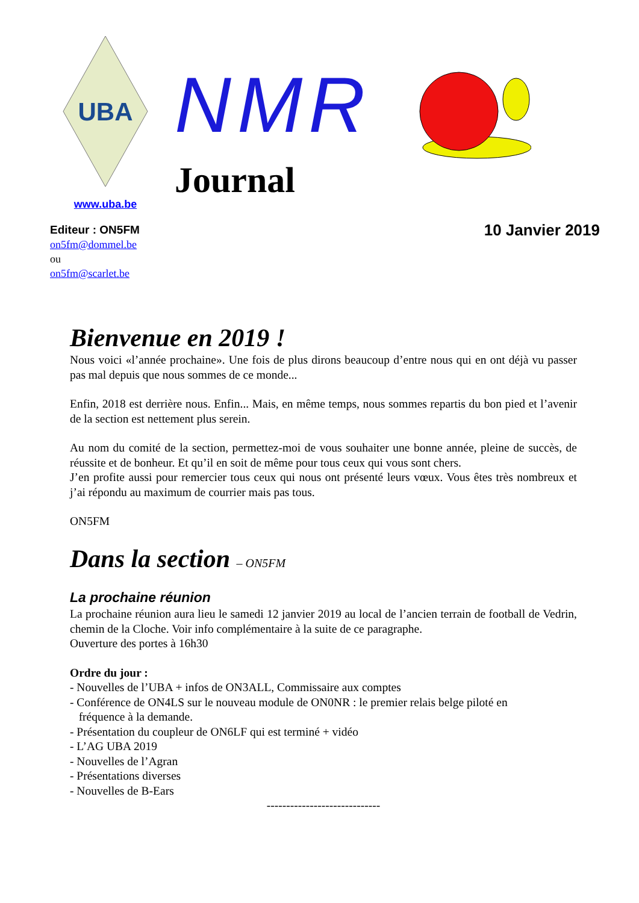UBA
www.uba.be
NMR
Journal
Editeur : ON5FM
on5fm@dommel.be
ou
on5fm@scarlet.be
10 Janvier 2019
Bienvenue en 2019 !
Nous voici «l’année prochaine». Une fois de plus dirons beaucoup d’entre nous qui en ont déjà vu passer pas mal depuis que nous sommes de ce monde...
Enfin, 2018 est derrière nous. Enfin... Mais, en même temps, nous sommes repartis du bon pied et l’avenir de la section est nettement plus serein.
Au nom du comité de la section, permettez-moi de vous souhaiter une bonne année, pleine de succès, de réussite et de bonheur. Et qu’il en soit de même pour tous ceux qui vous sont chers.
J’en profite aussi pour remercier tous ceux qui nous ont présenté leurs vœux. Vous êtes très nombreux et j’ai répondu au maximum de courrier mais pas tous.
ON5FM
Dans la section – ON5FM
La prochaine réunion
La prochaine réunion aura lieu le samedi 12 janvier 2019 au local de l’ancien terrain de football de Vedrin, chemin de la Cloche. Voir info complémentaire à la suite de ce paragraphe.
Ouverture des portes à 16h30
Ordre du jour :
- Nouvelles de l’UBA + infos de ON3ALL, Commissaire aux comptes
- Conférence de ON4LS sur le nouveau module de ON0NR : le premier relais belge piloté en
fréquence à la demande.
- Présentation du coupleur de ON6LF qui est terminé + vidéo
- L’AG UBA 2019
- Nouvelles de l’Agran
- Présentations diverses
- Nouvelles de B-Ears
-----------------------------